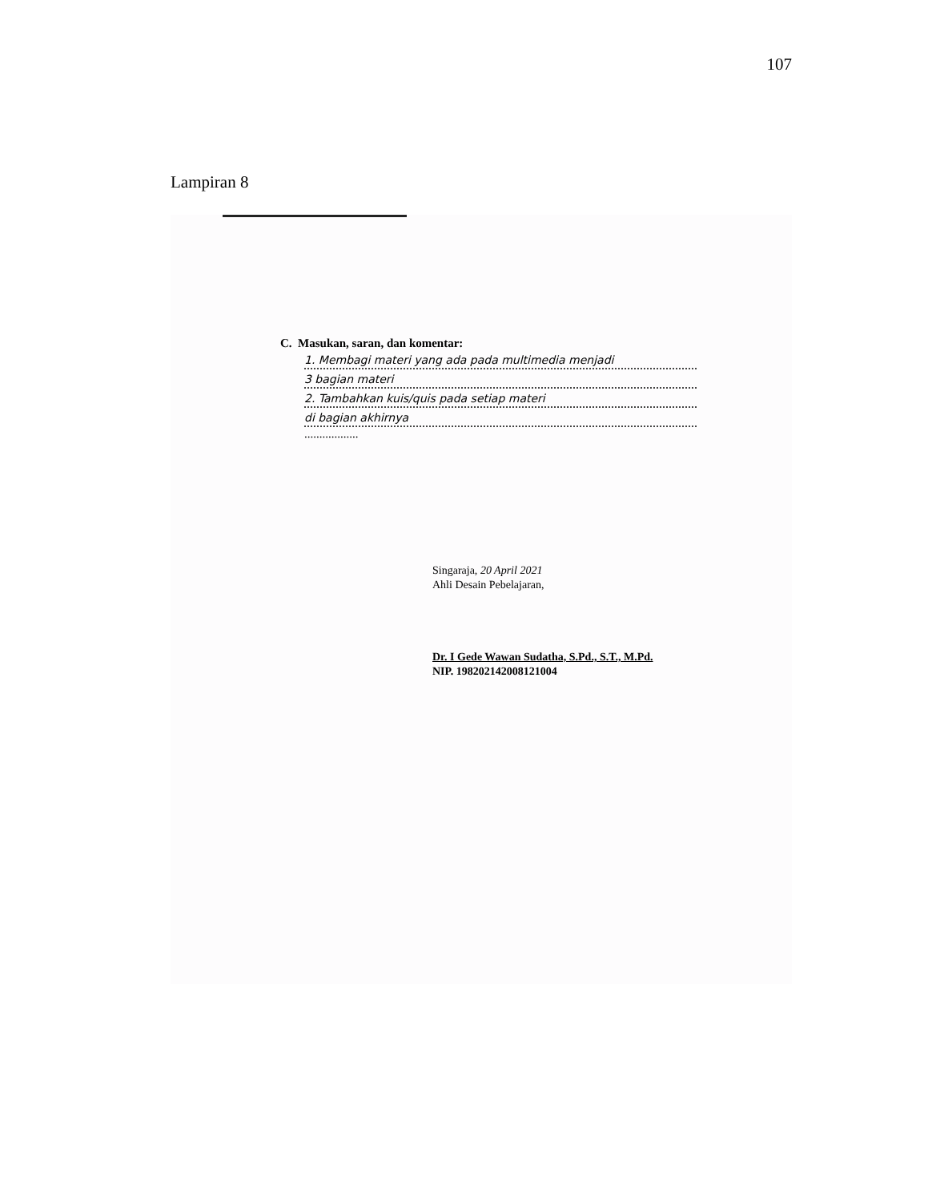107
Lampiran 8
C. Masukan, saran, dan komentar:
1. Membagi materi yang ada pada multimedia menjadi
3 bagian materi
2. Tambahkan kuis/quis pada setiap materi
di bagian akhirnya
..................
Singaraja, 20 April 2021
Ahli Desain Pebelajaran,
Dr. I Gede Wawan Sudatha, S.Pd., S.T., M.Pd.
NIP. 198202142008121004